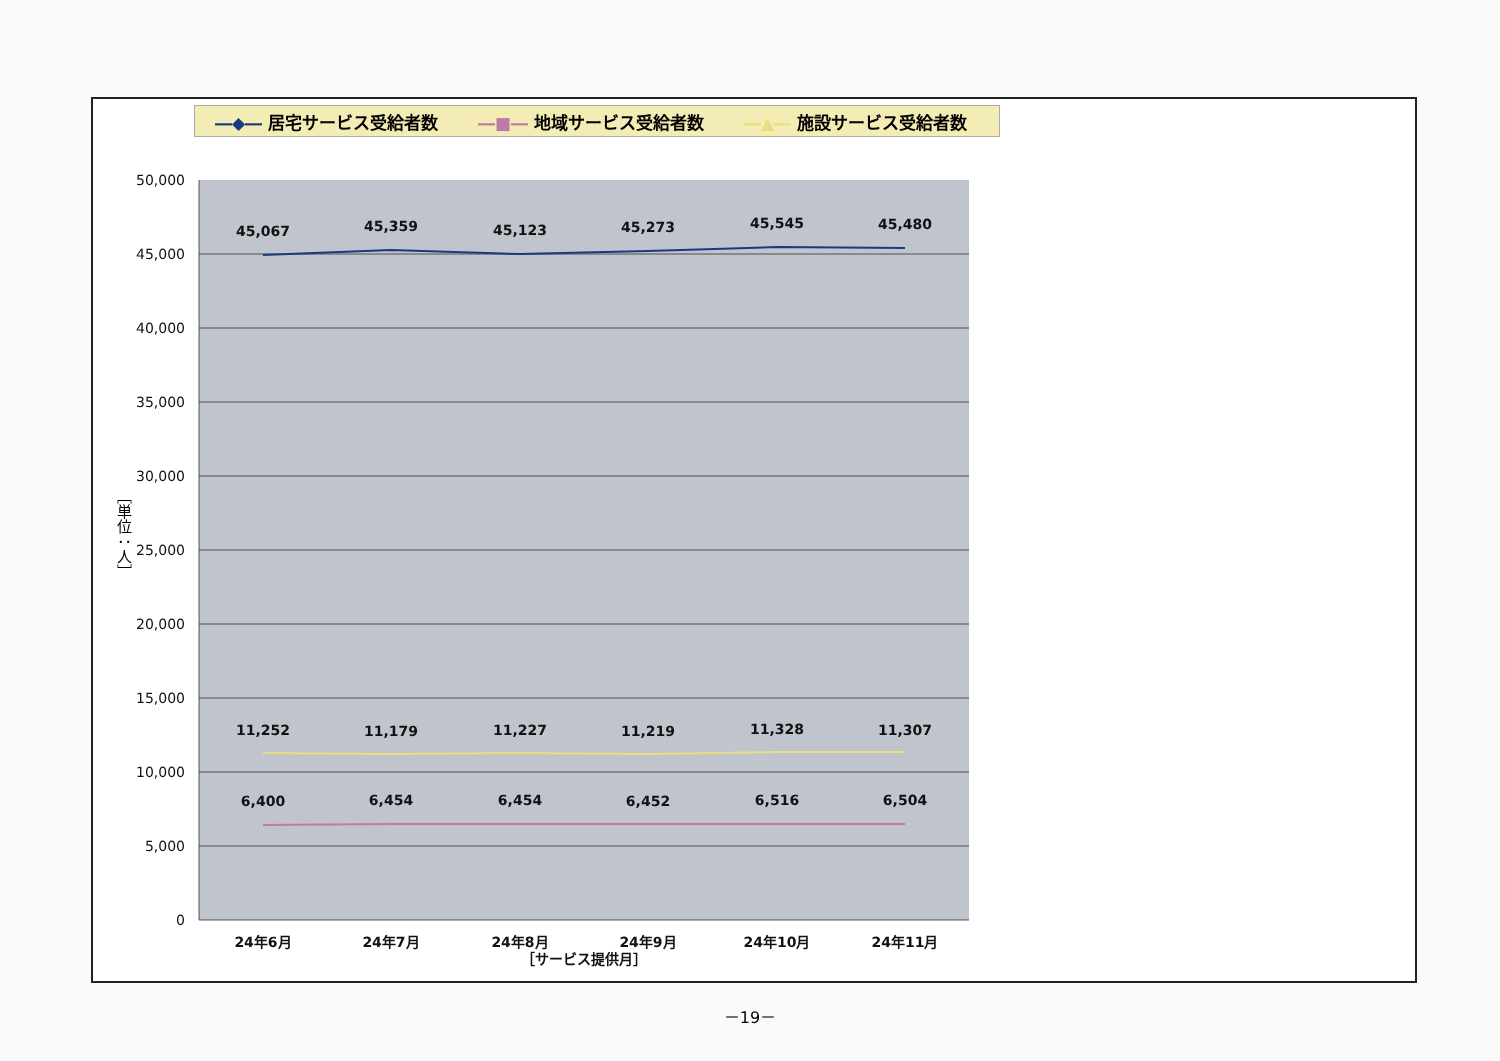―◆― 居宅サービス受給者数 ―■― 地域サービス受給者数 ―▲― 施設サービス受給者数
50,000
45,000
40,000
35,000
30,000
25,000
20,000
15,000
10,000
5,000
0
［単位：人］
45,067
45,359
45,123
45,273
45,545
45,480
11,252
11,179
11,227
11,219
11,328
11,307
6,400
6,454
6,454
6,452
6,516
6,504
24年6月
24年7月
24年8月
24年9月
24年10月
24年11月
［サービス提供月］
－19－